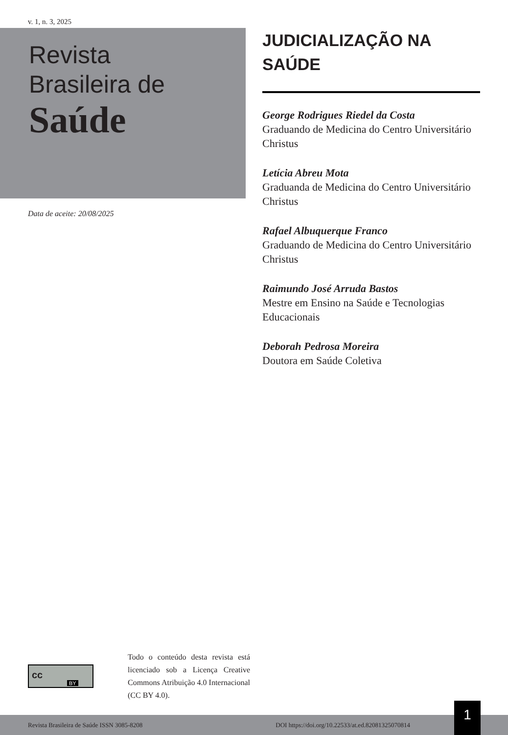v. 1, n. 3, 2025
Revista
Brasileira de
Saúde
Data de aceite: 20/08/2025
JUDICIALIZAÇÃO NA SAÚDE
George Rodrigues Riedel da Costa
Graduando de Medicina do Centro Universitário Christus
Letícia Abreu Mota
Graduanda de Medicina do Centro Universitário Christus
Rafael Albuquerque Franco
Graduando de Medicina do Centro Universitário Christus
Raimundo José Arruda Bastos
Mestre em Ensino na Saúde e Tecnologias Educacionais
Deborah Pedrosa Moreira
Doutora em Saúde Coletiva
cc
BY
Todo o conteúdo desta revista está licenciado sob a Licença Creative Commons Atribuição 4.0 Internacional (CC BY 4.0).
Revista Brasileira de Saúde ISSN 3085-8208 DOI https://doi.org/10.22533/at.ed.82081325070814
1